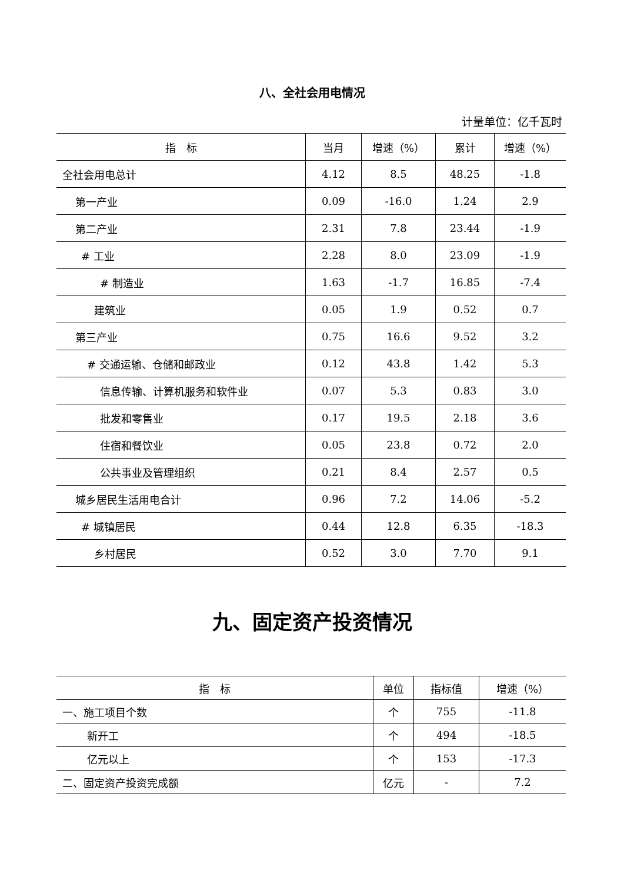八、全社会用电情况
计量单位：亿千瓦时
| 指 标 | 当月 | 增速（%） | 累计 | 增速（%） |
| --- | --- | --- | --- | --- |
| 全社会用电总计 | 4.12 | 8.5 | 48.25 | -1.8 |
| 第一产业 | 0.09 | -16.0 | 1.24 | 2.9 |
| 第二产业 | 2.31 | 7.8 | 23.44 | -1.9 |
| # 工业 | 2.28 | 8.0 | 23.09 | -1.9 |
| # 制造业 | 1.63 | -1.7 | 16.85 | -7.4 |
| 建筑业 | 0.05 | 1.9 | 0.52 | 0.7 |
| 第三产业 | 0.75 | 16.6 | 9.52 | 3.2 |
| # 交通运输、仓储和邮政业 | 0.12 | 43.8 | 1.42 | 5.3 |
| 信息传输、计算机服务和软件业 | 0.07 | 5.3 | 0.83 | 3.0 |
| 批发和零售业 | 0.17 | 19.5 | 2.18 | 3.6 |
| 住宿和餐饮业 | 0.05 | 23.8 | 0.72 | 2.0 |
| 公共事业及管理组织 | 0.21 | 8.4 | 2.57 | 0.5 |
| 城乡居民生活用电合计 | 0.96 | 7.2 | 14.06 | -5.2 |
| # 城镇居民 | 0.44 | 12.8 | 6.35 | -18.3 |
| 乡村居民 | 0.52 | 3.0 | 7.70 | 9.1 |
九、固定资产投资情况
| 指 标 | 单位 | 指标值 | 增速（%） |
| --- | --- | --- | --- |
| 一、施工项目个数 | 个 | 755 | -11.8 |
| 新开工 | 个 | 494 | -18.5 |
| 亿元以上 | 个 | 153 | -17.3 |
| 二、固定资产投资完成额 | 亿元 | - | 7.2 |